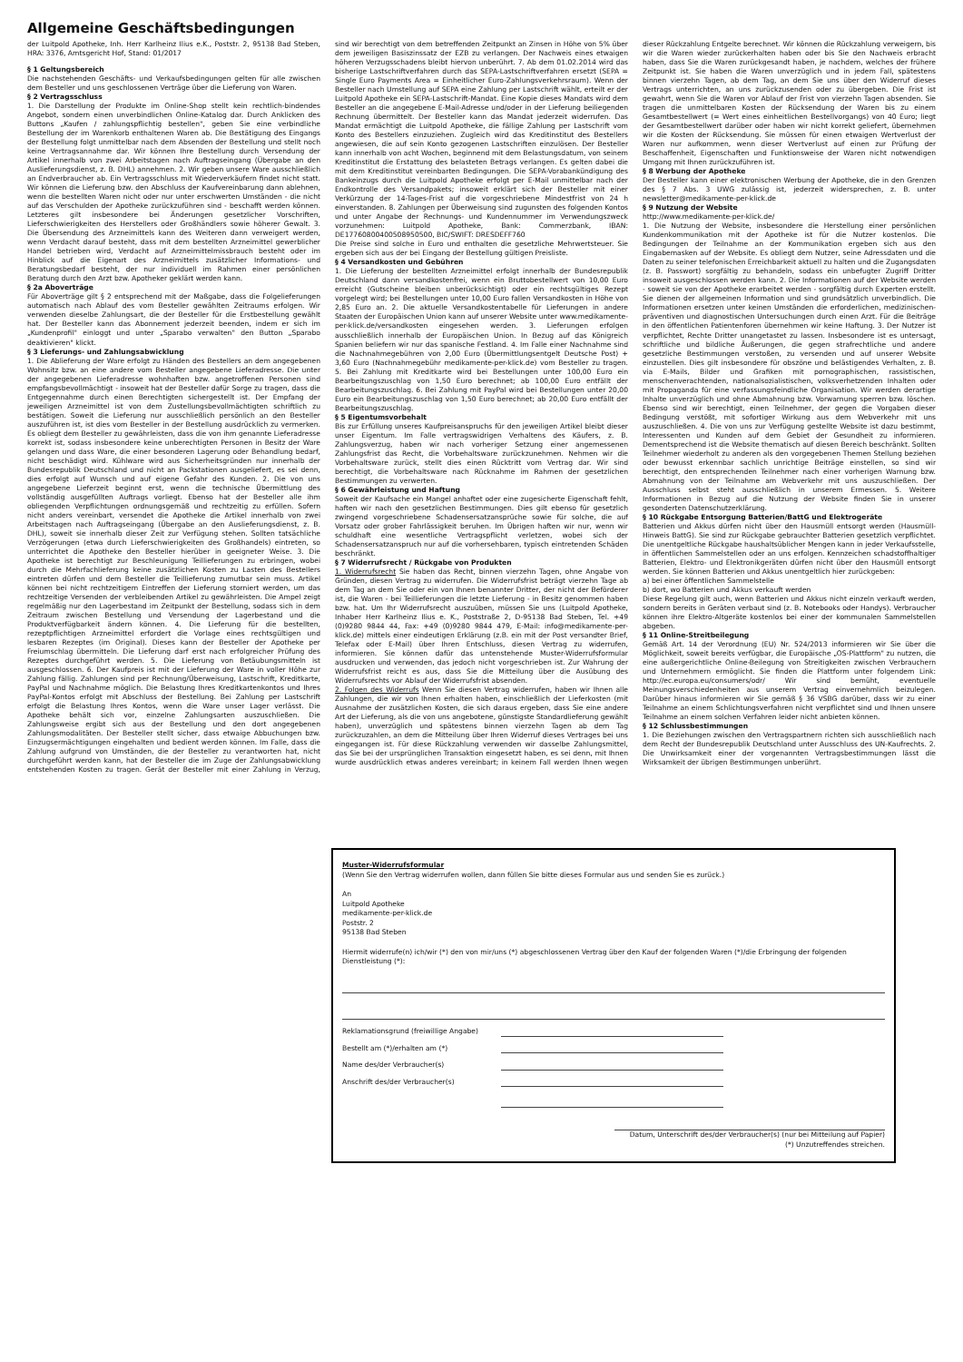Allgemeine Geschäftsbedingungen
der Luitpold Apotheke, Inh. Herr Karlheinz Ilius e.K., Poststr. 2, 95138 Bad Steben, HRA: 3376, Amtsgericht Hof, Stand: 01/2017
§ 1 Geltungsbereich
Die nachstehenden Geschäfts- und Verkaufsbedingungen gelten für alle zwischen dem Besteller und uns geschlossenen Verträge über die Lieferung von Waren.
§ 2 Vertragsschluss
1. Die Darstellung der Produkte im Online-Shop stellt kein rechtlich-bindendes Angebot, sondern einen unverbindlichen Online-Katalog dar. Durch Anklicken des Buttons „Kaufen / zahlungspflichtig bestellen", geben Sie eine verbindliche Bestellung der im Warenkorb enthaltenen Waren ab. Die Bestätigung des Eingangs der Bestellung folgt unmittelbar nach dem Absenden der Bestellung und stellt noch keine Vertragsannahme dar. Wir können Ihre Bestellung durch Versendung der Artikel innerhalb von zwei Arbeitstagen nach Auftragseingang (Übergabe an den Auslieferungsdienst, z. B. DHL) annehmen. 2. Wir geben unsere Ware ausschließlich an Endverbraucher ab. Ein Vertragsschluss mit Wiederverkäufern findet nicht statt. Wir können die Lieferung bzw. den Abschluss der Kaufvereinbarung dann ablehnen, wenn die bestellten Waren nicht oder nur unter erschwerten Umständen - die nicht auf das Verschulden der Apotheke zurückzuführen sind - beschafft werden können. Letzteres gilt insbesondere bei Änderungen gesetzlicher Vorschriften, Lieferschwierigkeiten des Herstellers oder Großhändlers sowie höherer Gewalt. 3. Die Übersendung des Arzneimittels kann des Weiteren dann verweigert werden, wenn Verdacht darauf besteht, dass mit dem bestellten Arzneimittel gewerblicher Handel betrieben wird, Verdacht auf Arzneimittelmissbrauch besteht oder im Hinblick auf die Eigenart des Arzneimittels zusätzlicher Informations- und Beratungsbedarf besteht, der nur individuell im Rahmen einer persönlichen Beratung durch den Arzt bzw. Apotheker geklärt werden kann.
§ 2a Aboverträge
Für Aboverträge gilt § 2 entsprechend mit der Maßgabe, dass die Folgelieferungen automatisch nach Ablauf des vom Besteller gewählten Zeitraums erfolgen. Wir verwenden dieselbe Zahlungsart, die der Besteller für die Erstbestellung gewählt hat. Der Besteller kann das Abonnement jederzeit beenden, indem er sich im „Kundenprofil" einloggt und unter „Sparabo verwalten" den Button „Sparabo deaktivieren" klickt.
§ 3 Lieferungs- und Zahlungsabwicklung
1. Die Ablieferung der Ware erfolgt zu Händen des Bestellers an dem angegebenen Wohnsitz bzw. an eine andere vom Besteller angegebene Lieferadresse. Die unter der angegebenen Lieferadresse wohnhaften bzw. angetroffenen Personen sind empfangsbevollmächtigt - insoweit hat der Besteller dafür Sorge zu tragen, dass die Entgegennahme durch einen Berechtigten sichergestellt ist. Der Empfang der jeweiligen Arzneimittel ist von dem Zustellungsbevollmächtigten schriftlich zu bestätigen. Soweit die Lieferung nur ausschließlich persönlich an den Besteller auszuführen ist, ist dies vom Besteller in der Bestellung ausdrücklich zu vermerken. Es obliegt dem Besteller zu gewährleisten, dass die von ihm genannte Lieferadresse korrekt ist, sodass insbesondere keine unberechtigten Personen in Besitz der Ware gelangen und dass Ware, die einer besonderen Lagerung oder Behandlung bedarf, nicht beschädigt wird. Kühlware wird aus Sicherheitsgründen nur innerhalb der Bundesrepublik Deutschland und nicht an Packstationen ausgeliefert, es sei denn, dies erfolgt auf Wunsch und auf eigene Gefahr des Kunden. 2. Die von uns angegebene Lieferzeit beginnt erst, wenn die technische Übermittlung des vollständig ausgefüllten Auftrags vorliegt. Ebenso hat der Besteller alle ihm obliegenden Verpflichtungen ordnungsgemäß und rechtzeitig zu erfüllen. Sofern nicht anders vereinbart, versendet die Apotheke die Artikel innerhalb von zwei Arbeitstagen nach Auftragseingang (Übergabe an den Auslieferungsdienst, z. B. DHL), soweit sie innerhalb dieser Zeit zur Verfügung stehen. Sollten tatsächliche Verzögerungen (etwa durch Lieferschwierigkeiten des Großhandels) eintreten, so unterrichtet die Apotheke den Besteller hierüber in geeigneter Weise. 3. Die Apotheke ist berechtigt zur Beschleunigung Teillieferungen zu erbringen, wobei durch die Mehrfachlieferung keine zusätzlichen Kosten zu Lasten des Bestellers eintreten dürfen und dem Besteller die Teillieferung zumutbar sein muss. Artikel können bei nicht rechtzeitigem Eintreffen der Lieferung storniert werden, um das rechtzeitige Versenden der verbleibenden Artikel zu gewährleisten. Die Ampel zeigt regelmäßig nur den Lagerbestand im Zeitpunkt der Bestellung, sodass sich in dem Zeitraum zwischen Bestellung und Versendung der Lagerbestand und die Produktverfügbarkeit ändern können. 4. Die Lieferung für die bestellten, rezeptpflichtigen Arzneimittel erfordert die Vorlage eines rechtsgültigen und lesbaren Rezeptes (im Original). Dieses kann der Besteller der Apotheke per Freiumschlag übermitteln. Die Lieferung darf erst nach erfolgreicher Prüfung des Rezeptes durchgeführt werden. 5. Die Lieferung von Betäubungsmitteln ist ausgeschlossen. 6. Der Kaufpreis ist mit der Lieferung der Ware in voller Höhe zur Zahlung fällig. Zahlungen sind per Rechnung/Überweisung, Lastschrift, Kreditkarte, PayPal und Nachnahme möglich. Die Belastung Ihres Kreditkartenkontos und Ihres PayPal-Kontos erfolgt mit Abschluss der Bestellung. Bei Zahlung per Lastschrift erfolgt die Belastung Ihres Kontos, wenn die Ware unser Lager verlässt. Die Apotheke behält sich vor, einzelne Zahlungsarten auszuschließen. Die Zahlungsweise ergibt sich aus der Bestellung und den dort angegebenen Zahlungsmodalitäten. Der Besteller stellt sicher, dass etwaige Abbuchungen bzw. Einzugsermächtigungen eingehalten und bedient werden können. Im Falle, dass die Zahlung aufgrund von Umständen, die der Besteller zu verantworten hat, nicht durchgeführt werden kann, hat der Besteller die im Zuge der Zahlungsabwicklung entstehenden Kosten zu tragen. Gerät der Besteller mit einer Zahlung in Verzug, sind wir berechtigt von dem betreffenden Zeitpunkt an Zinsen in Höhe von 5% über dem jeweiligen Basiszinssatz der EZB zu verlangen. Der Nachweis eines etwaigen höheren Verzugsschadens bleibt hiervon unberührt. 7. Ab dem 01.02.2014 wird das bisherige Lastschriftverfahren durch das SEPA-Lastschriftverfahren ersetzt (SEPA = Single Euro Payments Area = Einheitlicher Euro-Zahlungsverkehrsraum). Wenn der Besteller nach Umstellung auf SEPA eine Zahlung per Lastschrift wählt, erteilt er der Luitpold Apotheke ein SEPA-Lastschrift-Mandat. Eine Kopie dieses Mandats wird dem Besteller an die angegebene E-Mail-Adresse und/oder in der Lieferung beiliegenden Rechnung übermittelt. Der Besteller kann das Mandat jederzeit widerrufen. Das Mandat ermächtigt die Luitpold Apotheke, die fällige Zahlung per Lastschrift vom Konto des Bestellers einzuziehen. Zugleich wird das Kreditinstitut des Bestellers angewiesen, die auf sein Konto gezogenen Lastschriften einzulösen. Der Besteller kann innerhalb von acht Wochen, beginnend mit dem Belastungsdatum, von seinem Kreditinstitut die Erstattung des belasteten Betrags verlangen. Es gelten dabei die mit dem Kreditinstitut vereinbarten Bedingungen. Die SEPA-Vorabankündigung des Bankeinzugs durch die Luitpold Apotheke erfolgt per E-Mail unmittelbar nach der Endkontrolle des Versandpakets; insoweit erklärt sich der Besteller mit einer Verkürzung der 14-Tages-Frist auf die vorgeschriebene Mindestfrist von 24 h einverstanden. 8. Zahlungen per Überweisung sind zugunsten des folgenden Kontos und unter Angabe der Rechnungs- und Kundennummer im Verwendungszweck vorzunehmen: Luitpold Apotheke, Bank: Commerzbank, IBAN: DE17760800400508950500, BIC/SWIFT: DRESDEFF760
Die Preise sind solche in Euro und enthalten die gesetzliche Mehrwertsteuer. Sie ergeben sich aus der bei Eingang der Bestellung gültigen Preisliste.
§ 4 Versandkosten und Gebühren
1. Die Lieferung der bestellten Arzneimittel erfolgt innerhalb der Bundesrepublik Deutschland dann versandkostenfrei, wenn ein Bruttobestellwert von 10,00 Euro erreicht (Gutscheine bleiben unberücksichtigt) oder ein rechtsgültiges Rezept vorgelegt wird; bei Bestellungen unter 10,00 Euro fallen Versandkosten in Höhe von 2,85 Euro an. 2. Die aktuelle Versandkostentabelle für Lieferungen in andere Staaten der Europäischen Union kann auf unserer Website unter www.medikamente-per-klick.de/versandkosten eingesehen werden. 3. Lieferungen erfolgen ausschließlich innerhalb der Europäischen Union. In Bezug auf das Königreich Spanien beliefern wir nur das spanische Festland. 4. Im Falle einer Nachnahme sind die Nachnahmegebühren von 2,00 Euro (Übermittlungsentgelt Deutsche Post) + 3,60 Euro (Nachnahmegebühr medikamente-per-klick.de) vom Besteller zu tragen. 5. Bei Zahlung mit Kreditkarte wird bei Bestellungen unter 100,00 Euro ein Bearbeitungszuschlag von 1,50 Euro berechnet; ab 100,00 Euro entfällt der Bearbeitungszuschlag. 6. Bei Zahlung mit PayPal wird bei Bestellungen unter 20,00 Euro ein Bearbeitungszuschlag von 1,50 Euro berechnet; ab 20,00 Euro entfällt der Bearbeitungszuschlag.
§ 5 Eigentumsvorbehalt
Bis zur Erfüllung unseres Kaufpreisanspruchs für den jeweiligen Artikel bleibt dieser unser Eigentum. Im Falle vertragswidrigen Verhaltens des Käufers, z. B. Zahlungsverzug, haben wir nach vorheriger Setzung einer angemessenen Zahlungsfrist das Recht, die Vorbehaltsware zurückzunehmen. Nehmen wir die Vorbehaltsware zurück, stellt dies einen Rücktritt vom Vertrag dar. Wir sind berechtigt, die Vorbehaltsware nach Rücknahme im Rahmen der gesetzlichen Bestimmungen zu verwerten.
§ 6 Gewährleistung und Haftung
Soweit der Kaufsache ein Mangel anhaftet oder eine zugesicherte Eigenschaft fehlt, haften wir nach den gesetzlichen Bestimmungen. Dies gilt ebenso für gesetzlich zwingend vorgeschriebene Schadensersatzansprüche sowie für solche, die auf Vorsatz oder grober Fahrlässigkeit beruhen. Im Übrigen haften wir nur, wenn wir schuldhaft eine wesentliche Vertragspflicht verletzen, wobei sich der Schadensersatzanspruch nur auf die vorhersehbaren, typisch eintretenden Schäden beschränkt.
§ 7 Widerrufsrecht / Rückgabe von Produkten
1. Widerrufsrecht Sie haben das Recht, binnen vierzehn Tagen, ohne Angabe von Gründen, diesen Vertrag zu widerrufen. Die Widerrufsfrist beträgt vierzehn Tage ab dem Tag an dem Sie oder ein von Ihnen benannter Dritter, der nicht der Beförderer ist, die Waren - bei Teillieferungen die letzte Lieferung - in Besitz genommen haben bzw. hat. Um Ihr Widerrufsrecht auszuüben, müssen Sie uns (Luitpold Apotheke, Inhaber Herr Karlheinz Ilius e. K., Poststraße 2, D-95138 Bad Steben, Tel. +49 (0)9280 9844 44, Fax: +49 (0)9280 9844 479, E-Mail: info@medikamente-per-klick.de) mittels einer eindeutigen Erklärung (z.B. ein mit der Post versandter Brief, Telefax oder E-Mail) über Ihren Entschluss, diesen Vertrag zu widerrufen, informieren. Sie können dafür das untenstehende Muster-Widerrufsformular ausdrucken und verwenden, das jedoch nicht vorgeschrieben ist. Zur Wahrung der Widerrufsfrist reicht es aus, dass Sie die Mitteilung über die Ausübung des Widerrufsrechts vor Ablauf der Widerrufsfrist absenden.
2. Folgen des Widerrufs Wenn Sie diesen Vertrag widerrufen, haben wir Ihnen alle Zahlungen, die wir von Ihnen erhalten haben, einschließlich der Lieferkosten (mit Ausnahme der zusätzlichen Kosten, die sich daraus ergeben, dass Sie eine andere Art der Lieferung, als die von uns angebotene, günstigste Standardlieferung gewählt haben), unverzüglich und spätestens binnen vierzehn Tagen ab dem Tag zurückzuzahlen, an dem die Mitteilung über Ihren Widerruf dieses Vertrages bei uns eingegangen ist. Für diese Rückzahlung verwenden wir dasselbe Zahlungsmittel, das Sie bei der ursprünglichen Transaktion eingesetzt haben, es sei denn, mit Ihnen wurde ausdrücklich etwas anderes vereinbart; in keinem Fall werden Ihnen wegen dieser Rückzahlung Entgelte berechnet. Wir können die Rückzahlung verweigern, bis wir die Waren wieder zurückerhalten haben oder bis Sie den Nachweis erbracht haben, dass Sie die Waren zurückgesandt haben, je nachdem, welches der frühere Zeitpunkt ist. Sie haben die Waren unverzüglich und in jedem Fall, spätestens binnen vierzehn Tagen, ab dem Tag, an dem Sie uns über den Widerruf dieses Vertrags unterrichten, an uns zurückzusenden oder zu übergeben. Die Frist ist gewahrt, wenn Sie die Waren vor Ablauf der Frist von vierzehn Tagen absenden. Sie tragen die unmittelbaren Kosten der Rücksendung der Waren bis zu einem Gesamtbestellwert (= Wert eines einheitlichen Bestellvorgangs) von 40 Euro; liegt der Gesamtbestellwert darüber oder haben wir nicht korrekt geliefert, übernehmen wir die Kosten der Rücksendung. Sie müssen für einen etwaigen Wertverlust der Waren nur aufkommen, wenn dieser Wertverlust auf einen zur Prüfung der Beschaffenheit, Eigenschaften und Funktionsweise der Waren nicht notwendigen Umgang mit Ihnen zurückzuführen ist.
§ 8 Werbung der Apotheke
Der Besteller kann einer elektronischen Werbung der Apotheke, die in den Grenzen des § 7 Abs. 3 UWG zulässig ist, jederzeit widersprechen, z. B. unter newsletter@medikamente-per-klick.de
§ 9 Nutzung der Website
http://www.medikamente-per-klick.de/
1. Die Nutzung der Website, insbesondere die Herstellung einer persönlichen Kundenkommunikation mit der Apotheke ist für die Nutzer kostenlos. Die Bedingungen der Teilnahme an der Kommunikation ergeben sich aus den Eingabemasken auf der Website. Es obliegt dem Nutzer, seine Adressdaten und die Daten zu seiner telefonischen Erreichbarkeit aktuell zu halten und die Zugangsdaten (z. B. Passwort) sorgfältig zu behandeln, sodass ein unbefugter Zugriff Dritter insoweit ausgeschlossen werden kann. 2. Die Informationen auf der Website werden - soweit sie von der Apotheke erarbeitet werden - sorgfältig durch Experten erstellt. Sie dienen der allgemeinen Information und sind grundsätzlich unverbindlich. Die Informationen ersetzen unter keinen Umständen die erforderlichen, medizinischen-präventiven und diagnostischen Untersuchungen durch einen Arzt. Für die Beiträge in den öffentlichen Patientenforen übernehmen wir keine Haftung. 3. Der Nutzer ist verpflichtet, Rechte Dritter unangetastet zu lassen. Insbesondere ist es untersagt, schriftliche und bildliche Äußerungen, die gegen strafrechtliche und andere gesetzliche Bestimmungen verstoßen, zu versenden und auf unserer Website einzustellen. Dies gilt insbesondere für obszöne und belästigendes Verhalten, z. B. via E-Mails, Bilder und Grafiken mit pornographischen, rassistischen, menschenverachtenden, nationalsozialistischen, volksverhetzenden Inhalten oder mit Propaganda für eine verfassungsfeindliche Organisation. Wir werden derartige Inhalte unverzüglich und ohne Abmahnung bzw. Vorwarnung sperren bzw. löschen. Ebenso sind wir berechtigt, einen Teilnehmer, der gegen die Vorgaben dieser Bedingung verstößt, mit sofortiger Wirkung aus dem Webverkehr mit uns auszuschließen. 4. Die von uns zur Verfügung gestellte Website ist dazu bestimmt, Interessenten und Kunden auf dem Gebiet der Gesundheit zu informieren. Dementsprechend ist die Website thematisch auf diesen Bereich beschränkt. Sollten Teilnehmer wiederholt zu anderen als den vorgegebenen Themen Stellung beziehen oder bewusst erkennbar sachlich unrichtige Beiträge einstellen, so sind wir berechtigt, den entsprechenden Teilnehmer nach einer vorherigen Warnung bzw. Abmahnung von der Teilnahme am Webverkehr mit uns auszuschließen. Der Ausschluss selbst steht ausschließlich in unserem Ermessen. 5. Weitere Informationen in Bezug auf die Nutzung der Website finden Sie in unserer gesonderten Datenschutzerklärung.
§ 10 Rückgabe Entsorgung Batterien/BattG und Elektrogeräte
Batterien und Akkus dürfen nicht über den Hausmüll entsorgt werden (Hausmüll-Hinweis BattG). Sie sind zur Rückgabe gebrauchter Batterien gesetzlich verpflichtet. Die unentgeltliche Rückgabe haushaltsüblicher Mengen kann in jeder Verkaufsstelle, in öffentlichen Sammelstellen oder an uns erfolgen. Kennzeichen schadstoffhaltiger Batterien, Elektro- und Elektronikgeräten dürfen nicht über den Hausmüll entsorgt werden. Sie können Batterien und Akkus unentgeltlich hier zurückgeben:
a) bei einer öffentlichen Sammelstelle
b) dort, wo Batterien und Akkus verkauft werden
Diese Regelung gilt auch, wenn Batterien und Akkus nicht einzeln verkauft werden, sondern bereits in Geräten verbaut sind (z. B. Notebooks oder Handys). Verbraucher können ihre Elektro-Altgeräte kostenlos bei einer der kommunalen Sammelstellen abgeben.
§ 11 Online-Streitbeilegung
Gemäß Art. 14 der Verordnung (EU) Nr. 524/2013 informieren wir Sie über die Möglichkeit, soweit bereits verfügbar, die Europäische „OS-Plattform" zu nutzen, die eine außergerichtliche Online-Beilegung von Streitigkeiten zwischen Verbrauchern und Unternehmern ermöglicht. Sie finden die Plattform unter folgendem Link: http://ec.europa.eu/consumers/odr/ Wir sind bemüht, eventuelle Meinungsverschiedenheiten aus unserem Vertrag einvernehmlich beizulegen. Darüber hinaus informieren wir Sie gemäß § 36 VSBG darüber, dass wir zu einer Teilnahme an einem Schlichtungsverfahren nicht verpflichtet sind und Ihnen unsere Teilnahme an einem solchen Verfahren leider nicht anbieten können.
§ 12 Schlussbestimmungen
1. Die Beziehungen zwischen den Vertragspartnern richten sich ausschließlich nach dem Recht der Bundesrepublik Deutschland unter Ausschluss des UN-Kaufrechts. 2. Die Unwirksamkeit einer der vorgenannten Vertragsbestimmungen lässt die Wirksamkeit der übrigen Bestimmungen unberührt.
Muster-Widerrufsformular
(Wenn Sie den Vertrag widerrufen wollen, dann füllen Sie bitte dieses Formular aus und senden Sie es zurück.)
An
Luitpold Apotheke
medikamente-per-klick.de
Poststr. 2
95138 Bad Steben
Hiermit widerrufe(n) ich/wir (*) den von mir/uns (*) abgeschlossenen Vertrag über den Kauf der folgenden Waren (*)/die Erbringung der folgenden Dienstleistung (*):
Reklamationsgrund (freiwillige Angabe)
Bestellt am (*)/erhalten am (*)
Name des/der Verbraucher(s)
Anschrift des/der Verbraucher(s)
Datum, Unterschrift des/der Verbraucher(s) (nur bei Mitteilung auf Papier)
(*) Unzutreffendes streichen.